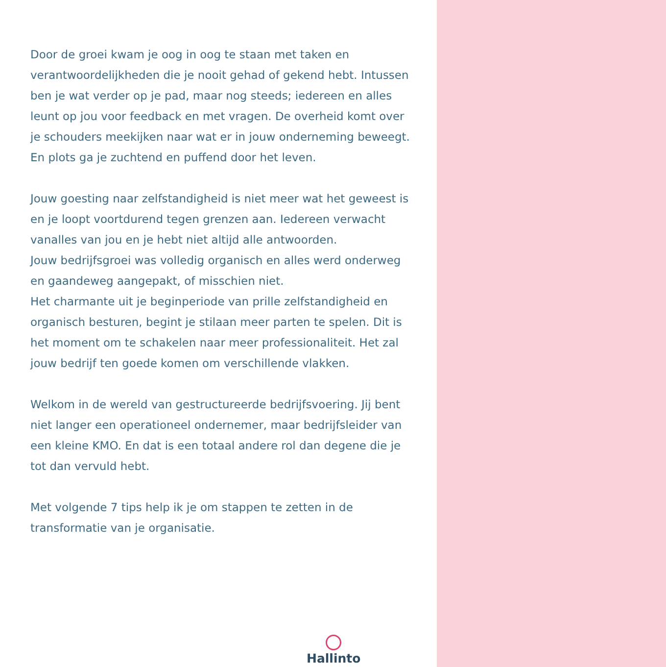Door de groei kwam je oog in oog te staan met taken en verantwoordelijkheden die je nooit gehad of gekend hebt. Intussen ben je wat verder op je pad, maar nog steeds; iedereen en alles leunt op jou voor feedback en met vragen. De overheid komt over je schouders meekijken naar wat er in jouw onderneming beweegt.
En plots ga je zuchtend en puffend door het leven.
Jouw goesting naar zelfstandigheid is niet meer wat het geweest is en je loopt voortdurend tegen grenzen aan. Iedereen verwacht vanalles van jou en je hebt niet altijd alle antwoorden.
Jouw bedrijfsgroei was volledig organisch en alles werd onderweg en gaandeweg aangepakt, of misschien niet.
Het charmante uit je beginperiode van prille zelfstandigheid en organisch besturen, begint je stilaan meer parten te spelen. Dit is het moment om te schakelen naar meer professionaliteit. Het zal jouw bedrijf ten goede komen om verschillende vlakken.
Welkom in de wereld van gestructureerde bedrijfsvoering. Jij bent niet langer een operationeel ondernemer, maar bedrijfsleider van een kleine KMO. En dat is een totaal andere rol dan degene die je tot dan vervuld hebt.
Met volgende 7 tips help ik je om stappen te zetten in de transformatie van je organisatie.
Hallinto